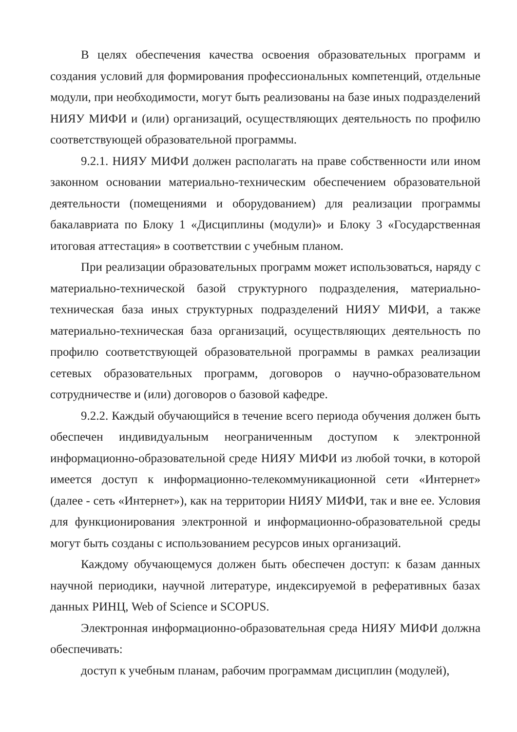В целях обеспечения качества освоения образовательных программ и создания условий для формирования профессиональных компетенций, отдельные модули, при необходимости, могут быть реализованы на базе иных подразделений НИЯУ МИФИ и (или) организаций, осуществляющих деятельность по профилю соответствующей образовательной программы.
9.2.1. НИЯУ МИФИ должен располагать на праве собственности или ином законном основании материально-техническим обеспечением образовательной деятельности (помещениями и оборудованием) для реализации программы бакалавриата по Блоку 1 «Дисциплины (модули)» и Блоку 3 «Государственная итоговая аттестация» в соответствии с учебным планом.
При реализации образовательных программ может использоваться, наряду с материально-технической базой структурного подразделения, материально-техническая база иных структурных подразделений НИЯУ МИФИ, а также материально-техническая база организаций, осуществляющих деятельность по профилю соответствующей образовательной программы в рамках реализации сетевых образовательных программ, договоров о научно-образовательном сотрудничестве и (или) договоров о базовой кафедре.
9.2.2. Каждый обучающийся в течение всего периода обучения должен быть обеспечен индивидуальным неограниченным доступом к электронной информационно-образовательной среде НИЯУ МИФИ из любой точки, в которой имеется доступ к информационно-телекоммуникационной сети «Интернет» (далее - сеть «Интернет»), как на территории НИЯУ МИФИ, так и вне ее. Условия для функционирования электронной и информационно-образовательной среды могут быть созданы с использованием ресурсов иных организаций.
Каждому обучающемуся должен быть обеспечен доступ: к базам данных научной периодики, научной литературе, индексируемой в реферативных базах данных РИНЦ, Web of Science и SCOPUS.
Электронная информационно-образовательная среда НИЯУ МИФИ должна обеспечивать:
доступ к учебным планам, рабочим программам дисциплин (модулей),